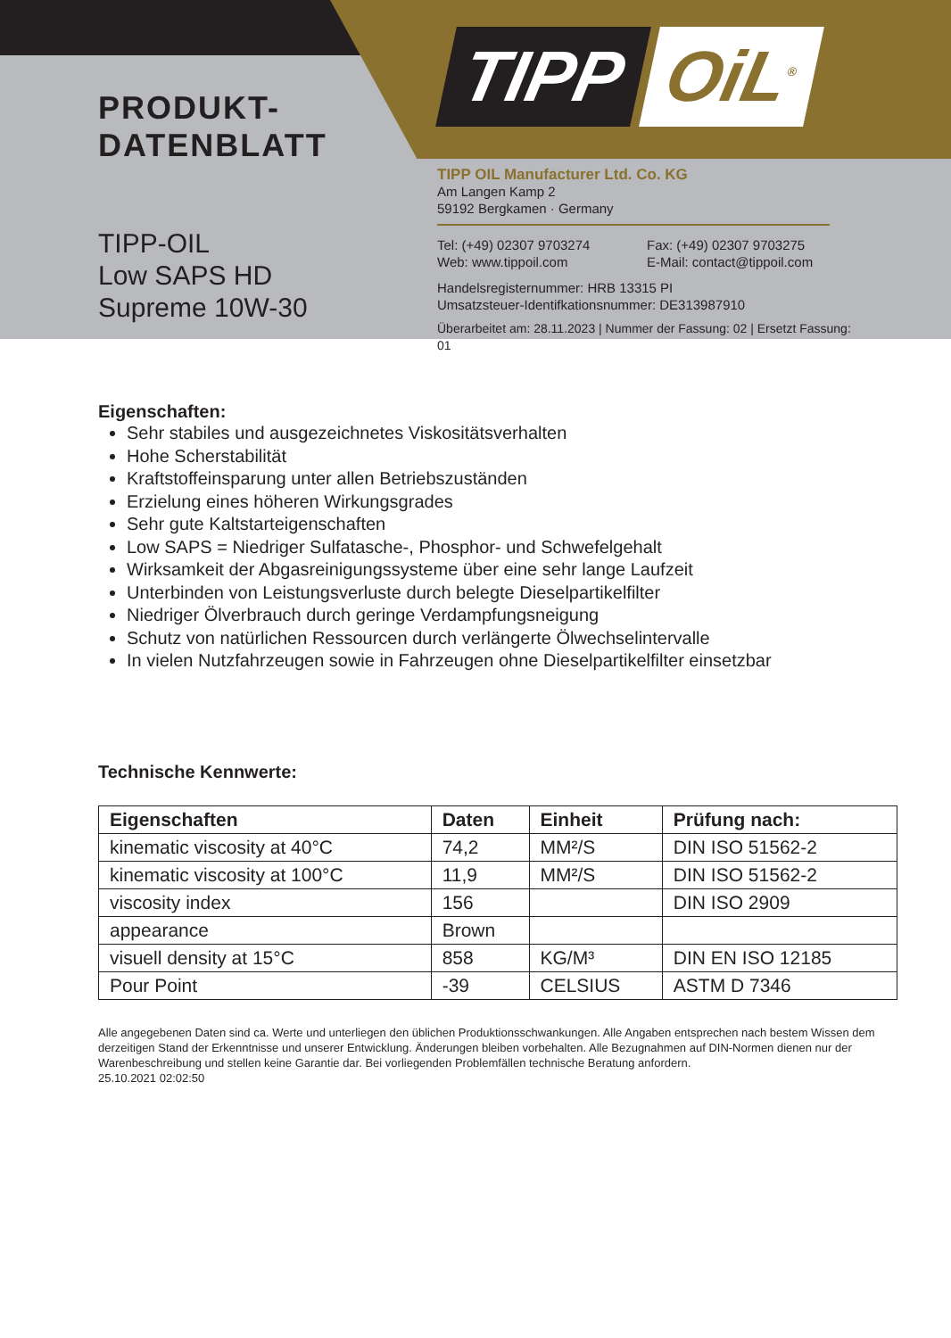TIPP OiL<sup>®</sup>
PRODUKT-
DATENBLATT
TIPP-OIL
Low SAPS HD
Supreme 10W-30
TIPP OIL Manufacturer Ltd. Co. KG
Am Langen Kamp 2
59192 Bergkamen · Germany
Tel: (+49) 02307 9703274 Fax: (+49) 02307 9703275
Web: www.tippoil.com E-Mail: contact@tippoil.com
Handelsregisternummer: HRB 13315 PI
Umsatzsteuer-Identifkationsnummer: DE313987910
Überarbeitet am: 28.11.2023 | Nummer der Fassung: 02 | Ersetzt Fassung: 01
Eigenschaften:
Sehr stabiles und ausgezeichnetes Viskositätsverhalten
Hohe Scherstabilität
Kraftstoffeinsparung unter allen Betriebszuständen
Erzielung eines höheren Wirkungsgrades
Sehr gute Kaltstarteigenschaften
Low SAPS = Niedriger Sulfatasche-, Phosphor- und Schwefelgehalt
Wirksamkeit der Abgasreinigungssysteme über eine sehr lange Laufzeit
Unterbinden von Leistungsverluste durch belegte Dieselpartikelfilter
Niedriger Ölverbrauch durch geringe Verdampfungsneigung
Schutz von natürlichen Ressourcen durch verlängerte Ölwechselintervalle
In vielen Nutzfahrzeugen sowie in Fahrzeugen ohne Dieselpartikelfilter einsetzbar
Technische Kennwerte:
| Eigenschaften | Daten | Einheit | Prüfung nach: |
| --- | --- | --- | --- |
| kinematic viscosity at 40°C | 74,2 | MM²/S | DIN ISO 51562-2 |
| kinematic viscosity at 100°C | 11,9 | MM²/S | DIN ISO 51562-2 |
| viscosity index | 156 | | DIN ISO 2909 |
| appearance | Brown | | |
| visuell density at 15°C | 858 | KG/M³ | DIN EN ISO 12185 |
| Pour Point | -39 | CELSIUS | ASTM D 7346 |
Alle angegebenen Daten sind ca. Werte und unterliegen den üblichen Produktionsschwankungen. Alle Angaben entsprechen nach bestem Wissen dem derzeitigen Stand der Erkenntnisse und unserer Entwicklung. Änderungen bleiben vorbehalten. Alle Bezugnahmen auf DIN-Normen dienen nur der Warenbeschreibung und stellen keine Garantie dar. Bei vorliegenden Problemfällen technische Beratung anfordern.
25.10.2021 02:02:50